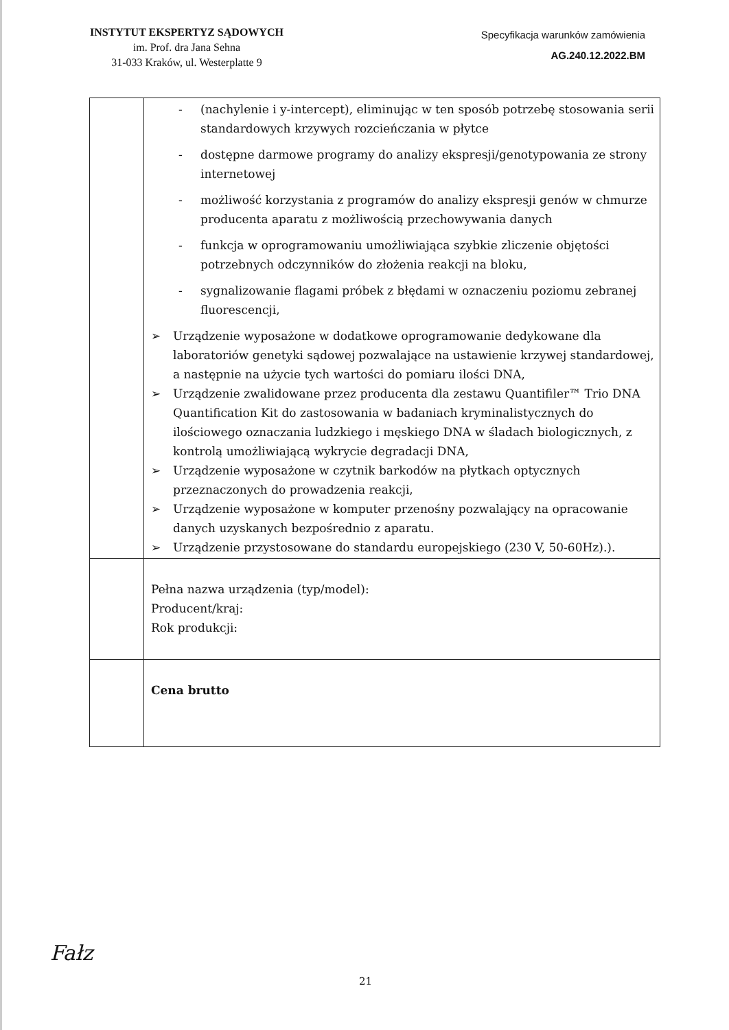INSTYTUT EKSPERTYZ SĄDOWYCH
im. Prof. dra Jana Sehna
31-033 Kraków, ul. Westerplatte 9
Specyfikacja warunków zamówienia
AG.240.12.2022.BM
| | - (nachylenie i y-intercept), eliminując w ten sposób potrzebę stosowania serii standardowych krzywych rozcieńczania w płytce - dostępne darmowe programy do analizy ekspresji/genotypowania ze strony internetowej - możliwość korzystania z programów do analizy ekspresji genów w chmurze producenta aparatu z możliwością przechowywania danych - funkcja w oprogramowaniu umożliwiająca szybkie zliczenie objętości potrzebnych odczynników do złożenia reakcji na bloku, - sygnalizowanie flagami próbek z błędami w oznaczeniu poziomu zebranej fluorescencji, ➢ Urządzenie wyposażone w dodatkowe oprogramowanie dedykowane dla laboratoriów genetyki sądowej pozwalające na ustawienie krzywej standardowej, a następnie na użycie tych wartości do pomiaru ilości DNA, ➢ Urządzenie zwalidowane przez producenta dla zestawu Quantifiler™ Trio DNA Quantification Kit do zastosowania w badaniach kryminalistycznych do ilościowego oznaczania ludzkiego i męskiego DNA w śladach biologicznych, z kontrolą umożliwiającą wykrycie degradacji DNA, ➢ Urządzenie wyposażone w czytnik barkodów na płytkach optycznych przeznaczonych do prowadzenia reakcji, ➢ Urządzenie wyposażone w komputer przenośny pozwalający na opracowanie danych uzyskanych bezpośrednio z aparatu. ➢ Urządzenie przystosowane do standardu europejskiego (230 V, 50-60Hz).). |
| | Pełna nazwa urządzenia (typ/model): Producent/kraj: Rok produkcji: |
| | Cena brutto |
Fałz
21